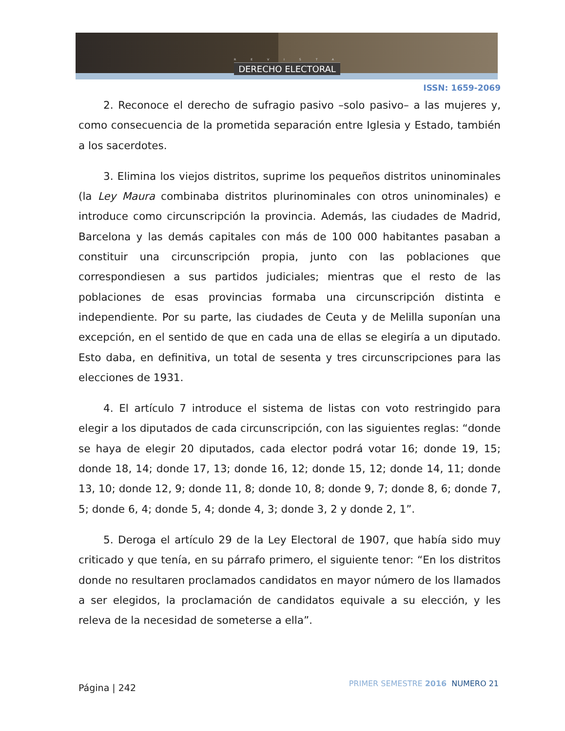REVISTA
DERECHO ELECTORAL
ISSN: 1659-2069
2. Reconoce el derecho de sufragio pasivo –solo pasivo– a las mujeres y, como consecuencia de la prometida separación entre Iglesia y Estado, también a los sacerdotes.
3. Elimina los viejos distritos, suprime los pequeños distritos uninominales (la Ley Maura combinaba distritos plurinominales con otros uninominales) e introduce como circunscripción la provincia. Además, las ciudades de Madrid, Barcelona y las demás capitales con más de 100 000 habitantes pasaban a constituir una circunscripción propia, junto con las poblaciones que correspondiesen a sus partidos judiciales; mientras que el resto de las poblaciones de esas provincias formaba una circunscripción distinta e independiente. Por su parte, las ciudades de Ceuta y de Melilla suponían una excepción, en el sentido de que en cada una de ellas se elegiría a un diputado. Esto daba, en definitiva, un total de sesenta y tres circunscripciones para las elecciones de 1931.
4. El artículo 7 introduce el sistema de listas con voto restringido para elegir a los diputados de cada circunscripción, con las siguientes reglas: “donde se haya de elegir 20 diputados, cada elector podrá votar 16; donde 19, 15; donde 18, 14; donde 17, 13; donde 16, 12; donde 15, 12; donde 14, 11; donde 13, 10; donde 12, 9; donde 11, 8; donde 10, 8; donde 9, 7; donde 8, 6; donde 7, 5; donde 6, 4; donde 5, 4; donde 4, 3; donde 3, 2 y donde 2, 1”.
5. Deroga el artículo 29 de la Ley Electoral de 1907, que había sido muy criticado y que tenía, en su párrafo primero, el siguiente tenor: “En los distritos donde no resultaren proclamados candidatos en mayor número de los llamados a ser elegidos, la proclamación de candidatos equivale a su elección, y les releva de la necesidad de someterse a ella”.
Página | 242 PRIMER SEMESTRE 2016 NUMERO 21